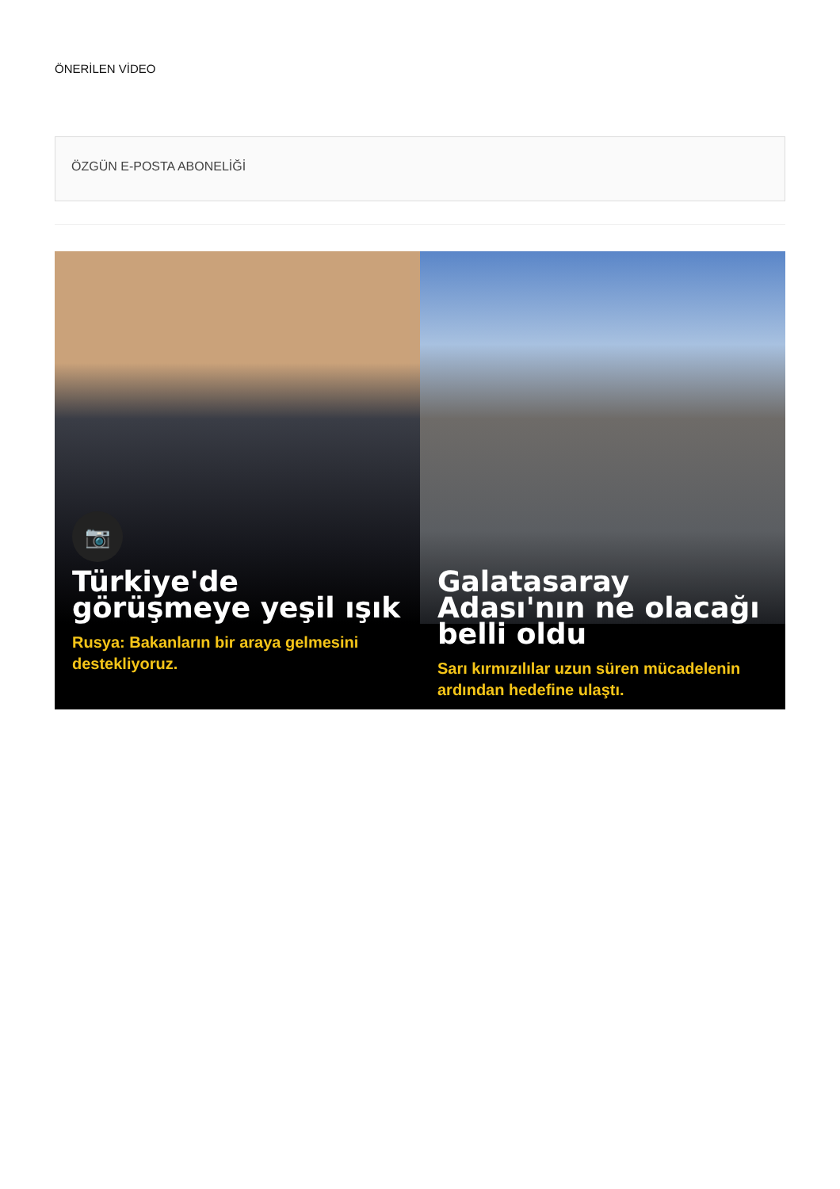ÖNERİLEN VİDEO
ÖZGÜN E-POSTA ABONELİĞİ
📷
Türkiye'de görüşmeye yeşil ışık
Rusya: Bakanların bir araya gelmesini destekliyoruz.
Galatasaray Adası'nın ne olacağı belli oldu
Sarı kırmızılılar uzun süren mücadelenin ardından hedefine ulaştı.